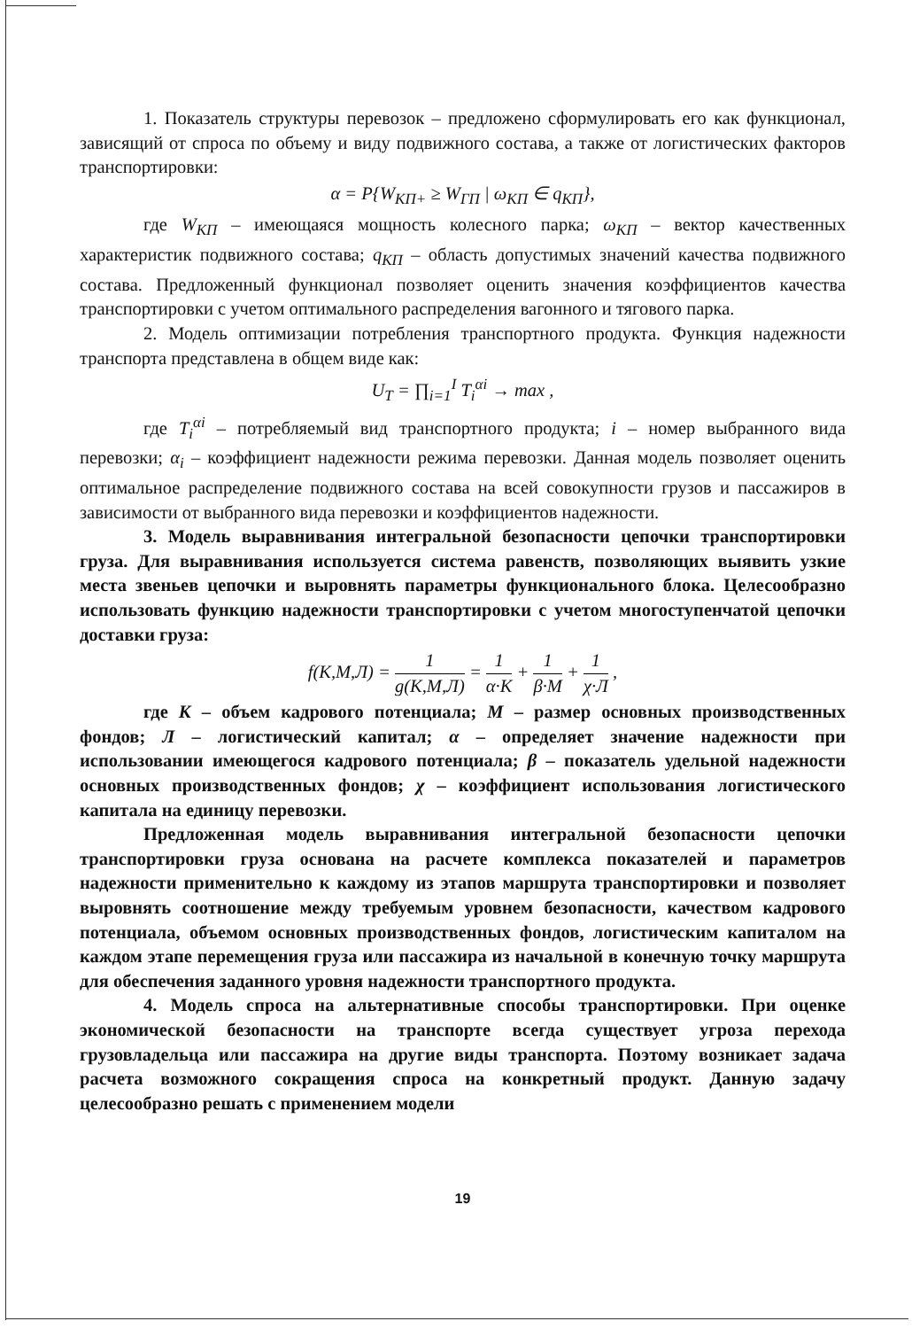1. Показатель структуры перевозок – предложено сформулировать его как функционал, зависящий от спроса по объему и виду подвижного состава, а также от логистических факторов транспортировки:
α = P{W<sub>КП+</sub> ≥ W<sub>ГП</sub> | ω<sub>КП</sub> ∈ q<sub>КП</sub>},
где W<sub>КП</sub> – имеющаяся мощность колесного парка; ω<sub>КП</sub> – вектор качественных характеристик подвижного состава; q<sub>КП</sub> – область допустимых значений качества подвижного состава. Предложенный функционал позволяет оценить значения коэффициентов качества транспортировки с учетом оптимального распределения вагонного и тягового парка.
2. Модель оптимизации потребления транспортного продукта. Функция надежности транспорта представлена в общем виде как:
U<sub>T</sub> = ∏<sub>i=1</sub><sup>I</sup> T<sub>i</sub><sup>αi</sup> → max ,
где T<sub>i</sub><sup>αi</sup> – потребляемый вид транспортного продукта; i – номер выбранного вида перевозки; α<sub>i</sub> – коэффициент надежности режима перевозки. Данная модель позволяет оценить оптимальное распределение подвижного состава на всей совокупности грузов и пассажиров в зависимости от выбранного вида перевозки и коэффициентов надежности.
3. Модель выравнивания интегральной безопасности цепочки транспортировки груза. Для выравнивания используется система равенств, позволяющих выявить узкие места звеньев цепочки и выровнять параметры функционального блока. Целесообразно использовать функцию надежности транспортировки с учетом многоступенчатой цепочки доставки груза:
f(К,М,Л) = 1 g(К,М,Л) = 1 α·К + 1 β·М + 1 χ·Л ,
где К – объем кадрового потенциала; М – размер основных производственных фондов; Л – логистический капитал; α – определяет значение надежности при использовании имеющегося кадрового потенциала; β – показатель удельной надежности основных производственных фондов; χ – коэффициент использования логистического капитала на единицу перевозки.
Предложенная модель выравнивания интегральной безопасности цепочки транспортировки груза основана на расчете комплекса показателей и параметров надежности применительно к каждому из этапов маршрута транспортировки и позволяет выровнять соотношение между требуемым уровнем безопасности, качеством кадрового потенциала, объемом основных производственных фондов, логистическим капиталом на каждом этапе перемещения груза или пассажира из начальной в конечную точку маршрута для обеспечения заданного уровня надежности транспортного продукта.
4. Модель спроса на альтернативные способы транспортировки. При оценке экономической безопасности на транспорте всегда существует угроза перехода грузовладельца или пассажира на другие виды транспорта. Поэтому возникает задача расчета возможного сокращения спроса на конкретный продукт. Данную задачу целесообразно решать с применением модели
19